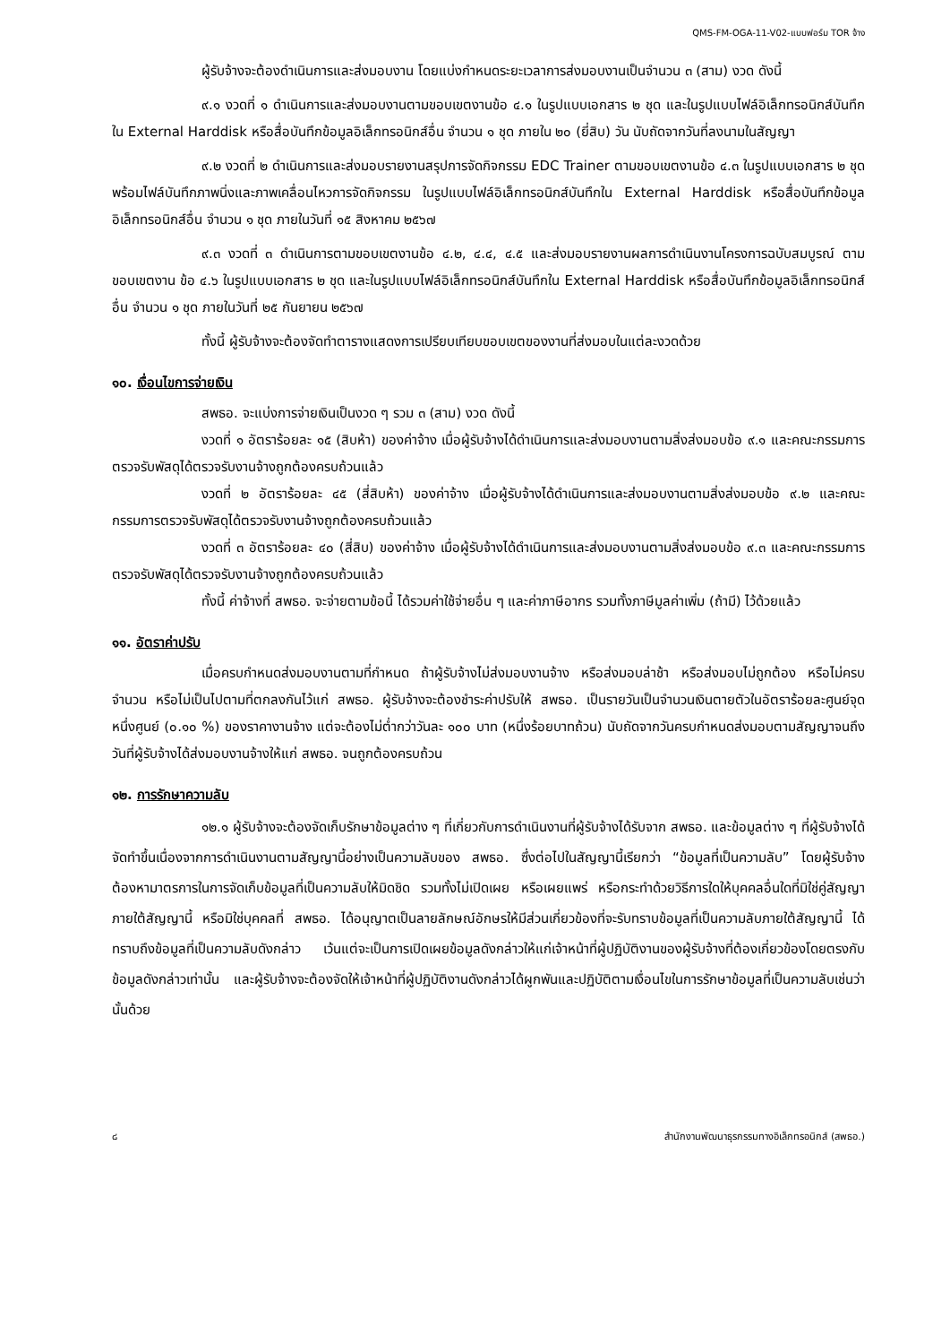QMS-FM-OGA-11-V02-แบบฟอร์ม TOR จ้าง
ผู้รับจ้างจะต้องดำเนินการและส่งมอบงาน โดยแบ่งกำหนดระยะเวลาการส่งมอบงานเป็นจำนวน ๓ (สาม) งวด ดังนี้
๙.๑ งวดที่ ๑ ดำเนินการและส่งมอบงานตามขอบเขตงานข้อ ๔.๑ ในรูปแบบเอกสาร ๒ ชุด และในรูปแบบไฟล์อิเล็กทรอนิกส์บันทึกใน External Harddisk หรือสื่อบันทึกข้อมูลอิเล็กทรอนิกส์อื่น จำนวน ๑ ชุด ภายใน ๒๐ (ยี่สิบ) วัน นับถัดจากวันที่ลงนามในสัญญา
๙.๒ งวดที่ ๒ ดำเนินการและส่งมอบรายงานสรุปการจัดกิจกรรม EDC Trainer ตามขอบเขตงานข้อ ๔.๓ ในรูปแบบเอกสาร ๒ ชุด พร้อมไฟล์บันทึกภาพนิ่งและภาพเคลื่อนไหวการจัดกิจกรรม ในรูปแบบไฟล์อิเล็กทรอนิกส์บันทึกใน External Harddisk หรือสื่อบันทึกข้อมูลอิเล็กทรอนิกส์อื่น จำนวน ๑ ชุด ภายในวันที่ ๑๕ สิงหาคม ๒๕๖๗
๙.๓ งวดที่ ๓ ดำเนินการตามขอบเขตงานข้อ ๔.๒, ๔.๔, ๔.๕ และส่งมอบรายงานผลการดำเนินงานโครงการฉบับสมบูรณ์ ตามขอบเขตงาน ข้อ ๔.๖ ในรูปแบบเอกสาร ๒ ชุด และในรูปแบบไฟล์อิเล็กทรอนิกส์บันทึกใน External Harddisk หรือสื่อบันทึกข้อมูลอิเล็กทรอนิกส์อื่น จำนวน ๑ ชุด ภายในวันที่ ๒๕ กันยายน ๒๕๖๗
ทั้งนี้ ผู้รับจ้างจะต้องจัดทำตารางแสดงการเปรียบเทียบขอบเขตของงานที่ส่งมอบในแต่ละงวดด้วย
๑๐. เงื่อนไขการจ่ายเงิน
สพธอ. จะแบ่งการจ่ายเงินเป็นงวด ๆ รวม ๓ (สาม) งวด ดังนี้
งวดที่ ๑ อัตราร้อยละ ๑๕ (สิบห้า) ของค่าจ้าง เมื่อผู้รับจ้างได้ดำเนินการและส่งมอบงานตามสิ่งส่งมอบข้อ ๙.๑ และคณะกรรมการตรวจรับพัสดุได้ตรวจรับงานจ้างถูกต้องครบถ้วนแล้ว
งวดที่ ๒ อัตราร้อยละ ๔๕ (สี่สิบห้า) ของค่าจ้าง เมื่อผู้รับจ้างได้ดำเนินการและส่งมอบงานตามสิ่งส่งมอบข้อ ๙.๒ และคณะกรรมการตรวจรับพัสดุได้ตรวจรับงานจ้างถูกต้องครบถ้วนแล้ว
งวดที่ ๓ อัตราร้อยละ ๔๐ (สี่สิบ) ของค่าจ้าง เมื่อผู้รับจ้างได้ดำเนินการและส่งมอบงานตามสิ่งส่งมอบข้อ ๙.๓ และคณะกรรมการตรวจรับพัสดุได้ตรวจรับงานจ้างถูกต้องครบถ้วนแล้ว
ทั้งนี้ ค่าจ้างที่ สพธอ. จะจ่ายตามข้อนี้ ได้รวมค่าใช้จ่ายอื่น ๆ และค่าภาษีอากร รวมทั้งภาษีมูลค่าเพิ่ม (ถ้ามี) ไว้ด้วยแล้ว
๑๑. อัตราค่าปรับ
เมื่อครบกำหนดส่งมอบงานตามที่กำหนด ถ้าผู้รับจ้างไม่ส่งมอบงานจ้าง หรือส่งมอบล่าช้า หรือส่งมอบไม่ถูกต้อง หรือไม่ครบจำนวน หรือไม่เป็นไปตามที่ตกลงกันไว้แก่ สพธอ. ผู้รับจ้างจะต้องชำระค่าปรับให้ สพธอ. เป็นรายวันเป็นจำนวนเงินตายตัวในอัตราร้อยละศูนย์จุดหนึ่งศูนย์ (๐.๑๐ %) ของราคางานจ้าง แต่จะต้องไม่ต่ำกว่าวันละ ๑๐๐ บาท (หนึ่งร้อยบาทถ้วน) นับถัดจากวันครบกำหนดส่งมอบตามสัญญาจนถึงวันที่ผู้รับจ้างได้ส่งมอบงานจ้างให้แก่ สพธอ. จนถูกต้องครบถ้วน
๑๒. การรักษาความลับ
๑๒.๑ ผู้รับจ้างจะต้องจัดเก็บรักษาข้อมูลต่าง ๆ ที่เกี่ยวกับการดำเนินงานที่ผู้รับจ้างได้รับจาก สพธอ. และข้อมูลต่าง ๆ ที่ผู้รับจ้างได้จัดทำขึ้นเนื่องจากการดำเนินงานตามสัญญานี้อย่างเป็นความลับของ สพธอ. ซึ่งต่อไปในสัญญานี้เรียกว่า “ข้อมูลที่เป็นความลับ” โดยผู้รับจ้างต้องหามาตรการในการจัดเก็บข้อมูลที่เป็นความลับให้มิดชิด รวมทั้งไม่เปิดเผย หรือเผยแพร่ หรือกระทำด้วยวิธีการใดให้บุคคลอื่นใดที่มิใช่คู่สัญญาภายใต้สัญญานี้ หรือมิใช่บุคคลที่ สพธอ. ได้อนุญาตเป็นลายลักษณ์อักษรให้มีส่วนเกี่ยวข้องที่จะรับทราบข้อมูลที่เป็นความลับภายใต้สัญญานี้ ได้ทราบถึงข้อมูลที่เป็นความลับดังกล่าว เว้นแต่จะเป็นการเปิดเผยข้อมูลดังกล่าวให้แก่เจ้าหน้าที่ผู้ปฏิบัติงานของผู้รับจ้างที่ต้องเกี่ยวข้องโดยตรงกับข้อมูลดังกล่าวเท่านั้น และผู้รับจ้างจะต้องจัดให้เจ้าหน้าที่ผู้ปฏิบัติงานดังกล่าวได้ผูกพันและปฏิบัติตามเงื่อนไขในการรักษาข้อมูลที่เป็นความลับเช่นว่านั้นด้วย
๘ สำนักงานพัฒนาธุรกรรมทางอิเล็กทรอนิกส์ (สพธอ.)